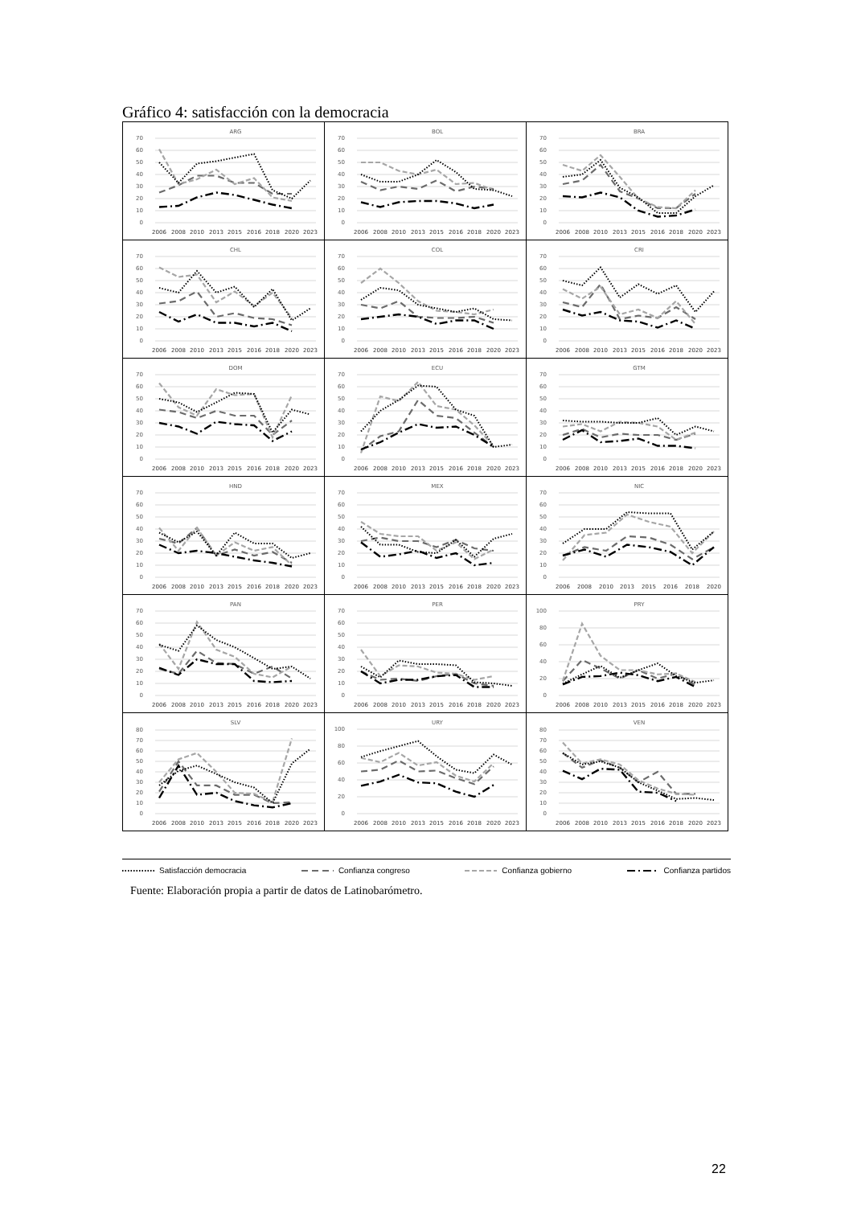Gráfico 4: satisfacción con la democracia
| ARG 0 10 20 30 40 50 60 70 2006 2008 2010 2013 2015 2016 2018 2020 2023 | BOL 0 10 20 30 40 50 60 70 2006 2008 2010 2013 2015 2016 2018 2020 2023 | BRA 0 10 20 30 40 50 60 70 2006 2008 2010 2013 2015 2016 2018 2020 2023 |
| CHL 0 10 20 30 40 50 60 70 2006 2008 2010 2013 2015 2016 2018 2020 2023 | COL 0 10 20 30 40 50 60 70 2006 2008 2010 2013 2015 2016 2018 2020 2023 | CRI 0 10 20 30 40 50 60 70 2006 2008 2010 2013 2015 2016 2018 2020 2023 |
| DOM 0 10 20 30 40 50 60 70 2006 2008 2010 2013 2015 2016 2018 2020 2023 | ECU 0 10 20 30 40 50 60 70 2006 2008 2010 2013 2015 2016 2018 2020 2023 | GTM 0 10 20 30 40 50 60 70 2006 2008 2010 2013 2015 2016 2018 2020 2023 |
| HND 0 10 20 30 40 50 60 70 2006 2008 2010 2013 2015 2016 2018 2020 2023 | MEX 0 10 20 30 40 50 60 70 2006 2008 2010 2013 2015 2016 2018 2020 2023 | NIC 0 10 20 30 40 50 60 70 2006 2008 2010 2013 2015 2016 2018 2020 |
| PAN 0 10 20 30 40 50 60 70 2006 2008 2010 2013 2015 2016 2018 2020 2023 | PER 0 10 20 30 40 50 60 70 2006 2008 2010 2013 2015 2016 2018 2020 2023 | PRY 0 20 40 60 80 100 2006 2008 2010 2013 2015 2016 2018 2020 2023 |
| SLV 0 10 20 30 40 50 60 70 80 2006 2008 2010 2013 2015 2016 2018 2020 2023 | URY 0 20 40 60 80 100 2006 2008 2010 2013 2015 2016 2018 2020 2023 | VEN 0 10 20 30 40 50 60 70 80 2006 2008 2010 2013 2015 2016 2018 2020 2023 |
Satisfacción democracia Confianza congreso Confianza gobierno Confianza partidos
Fuente: Elaboración propia a partir de datos de Latinobarómetro.
22